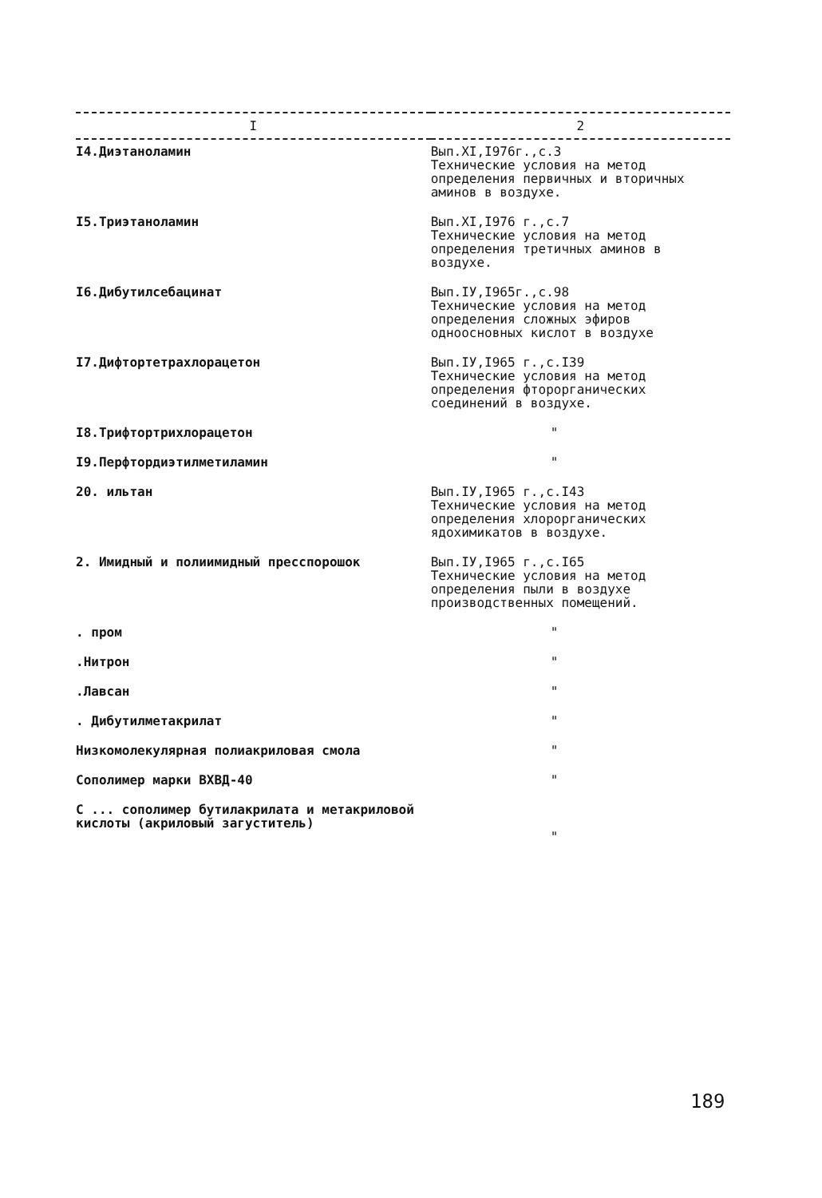| I | 2 |
| --- | --- |
| I4.Диэтаноламин | Вып.XI,I976г.,с.3 Технические условия на метод определения первичных и вторичных аминов в воздухе. |
| I5.Триэтаноламин | Вып.XI,I976 г.,с.7 Технические условия на метод определения третичных аминов в воздухе. |
| I6.Дибутилсебацинат | Вып.IУ,I965г.,с.98 Технические условия на метод определения сложных эфиров одноосновных кислот в воздухе |
| I7.Дифтортетрахлорацетон | Вып.IУ,I965 г.,с.I39 Технические условия на метод определения фторорганических соединений в воздухе. |
| I8.Трифтортрихлорацетон | " |
| I9.Перфтордиэтилметиламин | " |
| 20. ильтан | Вып.IУ,I965 г.,с.I43 Технические условия на метод определения хлорорганических ядохимикатов в воздухе. |
| 2. Имидный и полиимидный пресспорошок | Вып.IУ,I965 г.,с.I65 Технические условия на метод определения пыли в воздухе производственных помещений. |
| . пром | " |
| .Нитрон | " |
| .Лавсан | " |
| . Дибутилметакрилат | " |
| Низкомолекулярная полиакриловая смола | " |
| Сополимер марки ВХВД-40 | " |
| С ... сополимер бутилакрилата и метакриловой кислоты (акриловый загуститель) | " |
189